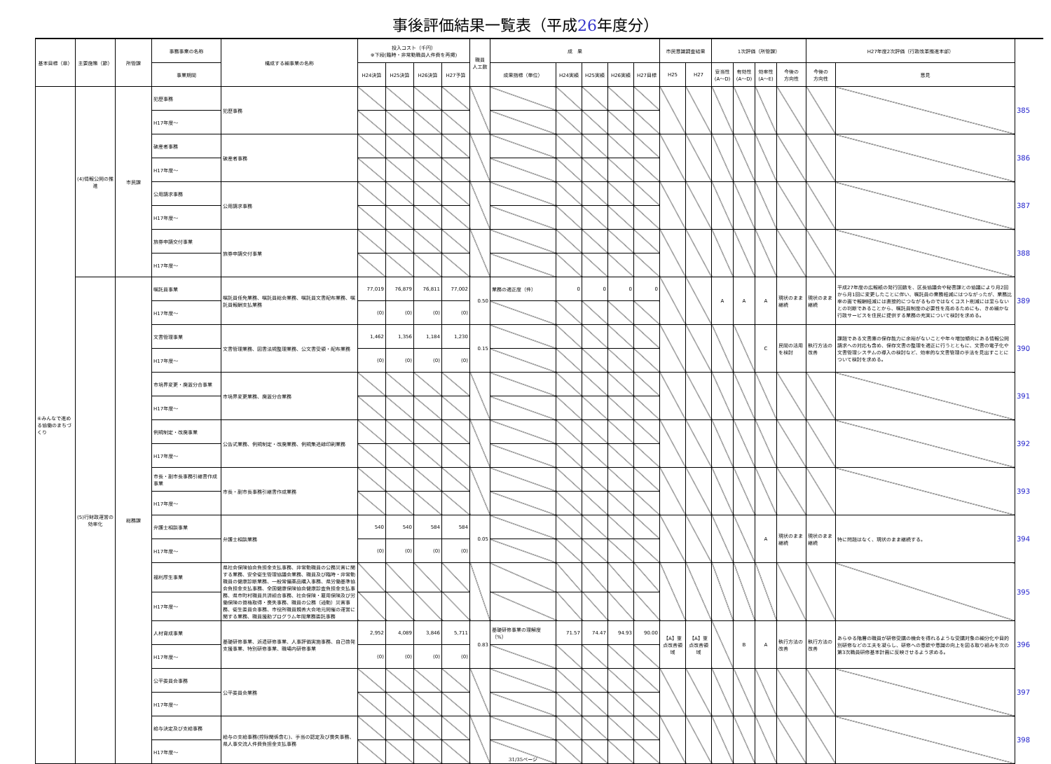事後評価結果一覧表（平成26年度分）
| 基本目標（章） | 主要施策（節） | 所管課 | 事務事業の名称 | 構成する細事業の名称 | 投入コスト（千円） ※下段(臨時・非常勤職員人件費を再掲) | | | | 職員 人工数 | 成 果 | | | | | 市民意識調査結果 | | 1次評価（所管課） | | | | H27年度2次評価（行政改革推進本部） | | |
| --- | --- | --- | --- | --- | --- | --- | --- | --- | --- | --- | --- | --- | --- | --- | --- | --- | --- | --- | --- | --- | --- | --- | --- |
| | | | 事業期間 | | H24決算 | H25決算 | H26決算 | H27予算 | | 成果指標（単位） | H24実績 | H25実績 | H26実績 | H27目標 | H25 | H27 | 妥当性 (A～D) | 有効性 (A～D) | 効率性 (A～E) | 今後の 方向性 | 今後の 方向性 | 意見 | |
| ⑥みんなで進める協働のまちづくり | (4)情報公開の推進 | 市民課 | 犯歴事務 | 犯歴事務 | | | | | | | | | | | | | | | | | | | 385 |
| | | | H17年度～ | | | | | | | | | | | | | | | | | | | | |
| | | | 破産者事務 | 破産者事務 | | | | | | | | | | | | | | | | | | | 386 |
| | | | H17年度～ | | | | | | | | | | | | | | | | | | | | |
| | | | 公用請求事務 | 公用請求事務 | | | | | | | | | | | | | | | | | | | 387 |
| | | | H17年度～ | | | | | | | | | | | | | | | | | | | | |
| | | | 旅券申請交付事業 | 旅券申請交付事業 | | | | | | | | | | | | | | | | | | | 388 |
| | | | H17年度～ | | | | | | | | | | | | | | | | | | | | |
| | (5)行財政運営の効率化 | 総務課 | 嘱託員事業 | 嘱託員任免業務、嘱託員総会業務、嘱託員文書配布業務、嘱託員報酬支払業務 | 77,019 | 76,879 | 76,811 | 77,002 | 0.50 | 業務の適正度（件） | 0 | 0 | 0 | 0 | | | A | A | A | 現状のまま継続 | 現状のまま継続 | 平成27年度の広報紙の発行回数を、区長協議会や秘書課との協議により月2回から月1回に変更したことに伴い、嘱託員の業務軽減にはつながったが、業務比率の面で報酬軽減には直接的につながるものではなくコスト削減には至らないとの判断であることから、嘱託員制度の必要性を高めるためにも、きめ細かな行政サービスを住民に提供する業務の充実について検討を求める。 | 389 |
| | | | H17年度～ | | (0) | (0) | (0) | (0) | | | | | | | | | | | | | | | |
| | | | 文書管理事業 | 文書管理業務、図書法規整理業務、公文書受領・配布業務 | 1,462 | 1,356 | 1,184 | 1,230 | 0.15 | | | | | | | | | | C | 民間の活用を検討 | 執行方法の改善 | 課題である文書庫の保存能力に余裕がないことや年々増加傾向にある情報公開請求への対応も含め、保存文書の整理を適正に行うとともに、文書の電子化や文書管理システムの導入の検討など、効率的な文書管理の手法を見出すことについて検討を求める。 | 390 |
| | | | H17年度～ | | (0) | (0) | (0) | (0) | | | | | | | | | | | | | | | |
| | | | 市境界変更・廃置分合事業 | 市境界変更業務、廃置分合業務 | | | | | | | | | | | | | | | | | | | 391 |
| | | | H17年度～ | | | | | | | | | | | | | | | | | | | | |
| | | | 例規制定・改廃事業 | 公告式業務、例規制定・改廃業務、例規集追録印刷業務 | | | | | | | | | | | | | | | | | | | 392 |
| | | | H17年度～ | | | | | | | | | | | | | | | | | | | | |
| | | | 市長・副市長事務引継書作成事業 | 市長・副市長事務引継書作成業務 | | | | | | | | | | | | | | | | | | | 393 |
| | | | H17年度～ | | | | | | | | | | | | | | | | | | | | |
| | | | 弁護士相談事業 | 弁護士相談業務 | 540 | 540 | 584 | 584 | 0.05 | | | | | | | | | | A | 現状のまま継続 | 現状のまま継続 | 特に問題はなく、現状のまま継続する。 | 394 |
| | | | H17年度～ | | (0) | (0) | (0) | (0) | | | | | | | | | | | | | | | |
| | | | 福利厚生事業 | 県社会保険協会負担金支払事務、非常勤職員の公務災害に関する業務、安全衛生管理協議会業務、職員及び臨時・非常勤職員の健康診断業務、一般常備薬品購入事務、県労働基準協会負担金支払事務、全国健康保険協会健康診査負担金支払事務、県市町村職員共済組合事務、社会保険・雇用保険及び労働保険の資格取得・喪失事務、職員の公務（通勤）災害事務、衛生委員会事務、市役所職員親善大会地元開催の運営に関する業務、職員援助プログラム年間業務委託事務 | | | | | | | | | | | | | | | | | | | 395 |
| | | | H17年度～ | | | | | | | | | | | | | | | | | | | | |
| | | | 人材育成事業 | 基礎研修事業、派遣研修事業、人事評価実施事務、自己啓発支援事業、特別研修事業、職場内研修事業 | 2,952 | 4,089 | 3,846 | 5,711 | 0.83 | 基礎研修事業の理解度（%） | 71.57 | 74.47 | 94.93 | 90.00 | 【A】重点改善領域 | 【A】重点改善領域 | | B | A | 執行方法の改善 | 執行方法の改善 | あらゆる階層の職員が研修受講の機会を得れるような受講対象の細分化や目的別研修などの工夫を凝らし、研修への意欲や意識の向上を図る取り組みを次の第3次職員研修基本計画に反映させるよう求める。 | 396 |
| | | | H17年度～ | | (0) | (0) | (0) | (0) | | | | | | | | | | | | | | | |
| | | | 公平委員会事務 | 公平委員会業務 | | | | | | | | | | | | | | | | | | | 397 |
| | | | H17年度～ | | | | | | | | | | | | | | | | | | | | |
| | | | 給与決定及び支給事務 | 給与の支給事務(控除関係含む)、手当の認定及び喪失事務、県人事交流人件費負担金支払事務 | | | | | | | | | | | | | | | | | | | 398 |
| | | | H17年度～ | | | | | | | 31/35ページ | | | | | | | | | | | | | |